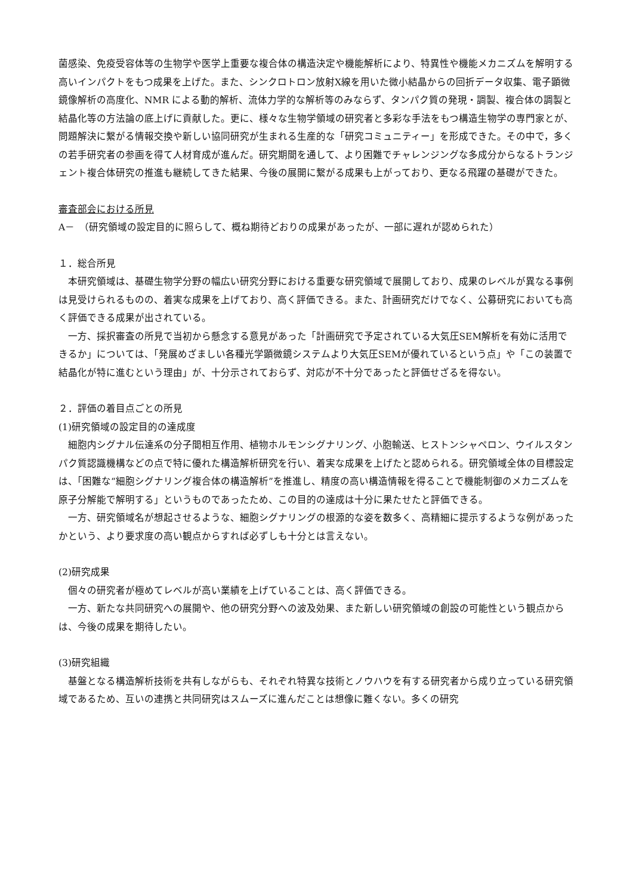菌感染、免疫受容体等の生物学や医学上重要な複合体の構造決定や機能解析により、特異性や機能メカニズムを解明する高いインパクトをもつ成果を上げた。また、シンクロトロン放射X線を用いた微小結晶からの回折データ収集、電子顕微鏡像解析の高度化、NMR による動的解析、流体力学的な解析等のみならず、タンパク質の発現・調製、複合体の調製と結晶化等の方法論の底上げに貢献した。更に、様々な生物学領域の研究者と多彩な手法をもつ構造生物学の専門家とが、問題解決に繋がる情報交換や新しい協同研究が生まれる生産的な「研究コミュニティー」を形成できた。その中で，多くの若手研究者の参画を得て人材育成が進んだ。研究期間を通して、より困難でチャレンジングな多成分からなるトランジェント複合体研究の推進も継続してきた結果、今後の展開に繋がる成果も上がっており、更なる飛躍の基礎ができた。
審査部会における所見
A－　（研究領域の設定目的に照らして、概ね期待どおりの成果があったが、一部に遅れが認められた）
１．総合所見
本研究領域は、基礎生物学分野の幅広い研究分野における重要な研究領域で展開しており、成果のレベルが異なる事例は見受けられるものの、着実な成果を上げており、高く評価できる。また、計画研究だけでなく、公募研究においても高く評価できる成果が出されている。
一方、採択審査の所見で当初から懸念する意見があった「計画研究で予定されている大気圧SEM解析を有効に活用できるか」については、「発展めざましい各種光学顕微鏡システムより大気圧SEMが優れているという点」や「この装置で結晶化が特に進むという理由」が、十分示されておらず、対応が不十分であったと評価せざるを得ない。
２．評価の着目点ごとの所見
(1)研究領域の設定目的の達成度
細胞内シグナル伝達系の分子間相互作用、植物ホルモンシグナリング、小胞輸送、ヒストンシャペロン、ウイルスタンパク質認識機構などの点で特に優れた構造解析研究を行い、着実な成果を上げたと認められる。研究領域全体の目標設定は、「困難な“細胞シグナリング複合体の構造解析”を推進し、精度の高い構造情報を得ることで機能制御のメカニズムを原子分解能で解明する」というものであったため、この目的の達成は十分に果たせたと評価できる。
一方、研究領域名が想起させるような、細胞シグナリングの根源的な姿を数多く、高精細に提示するような例があったかという、より要求度の高い観点からすれば必ずしも十分とは言えない。
(2)研究成果
個々の研究者が極めてレベルが高い業績を上げていることは、高く評価できる。
一方、新たな共同研究への展開や、他の研究分野への波及効果、また新しい研究領域の創設の可能性という観点からは、今後の成果を期待したい。
(3)研究組織
基盤となる構造解析技術を共有しながらも、それぞれ特異な技術とノウハウを有する研究者から成り立っている研究領域であるため、互いの連携と共同研究はスムーズに進んだことは想像に難くない。多くの研究